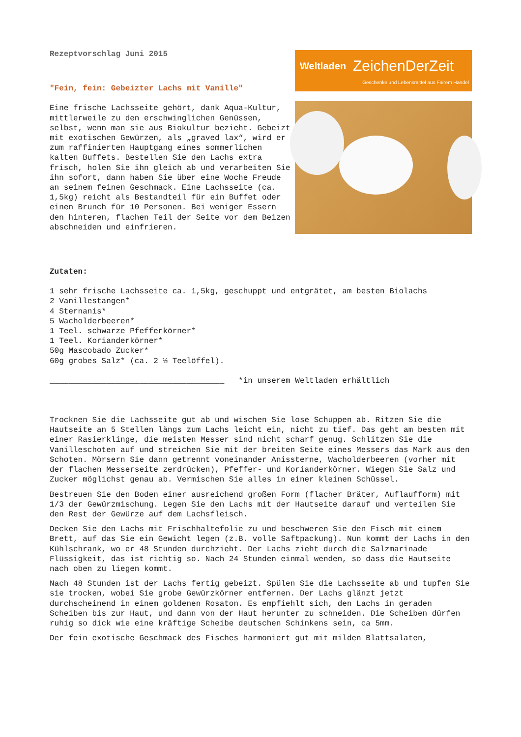Rezeptvorschlag Juni 2015
"Fein, fein: Gebeizter Lachs mit Vanille"
Eine frische Lachsseite gehört, dank Aqua-Kultur, mittlerweile zu den erschwinglichen Genüssen, selbst, wenn man sie aus Biokultur bezieht. Gebeizt mit exotischen Gewürzen, als „graved lax“, wird er zum raffinierten Hauptgang eines sommerlichen kalten Buffets. Bestellen Sie den Lachs extra frisch, holen Sie ihn gleich ab und verarbeiten Sie ihn sofort, dann haben Sie über eine Woche Freude an seinem feinen Geschmack. Eine Lachsseite (ca. 1,5kg) reicht als Bestandteil für ein Buffet oder einen Brunch für 10 Personen. Bei weniger Essern den hinteren, flachen Teil der Seite vor dem Beizen abschneiden und einfrieren.
Weltladen ZeichenDerZeit
Geschenke und Lebensmittel aus Fairem Handel
Zutaten:
1 sehr frische Lachsseite ca. 1,5kg, geschuppt und entgrätet, am besten Biolachs
2 Vanillestangen*
4 Sternanis*
5 Wacholderbeeren*
1 Teel. schwarze Pfefferkörner*
1 Teel. Korianderkörner*
50g Mascobado Zucker*
60g grobes Salz* (ca. 2 ½ Teelöffel).
_____________________________________ *in unserem Weltladen erhältlich
Trocknen Sie die Lachsseite gut ab und wischen Sie lose Schuppen ab. Ritzen Sie die Hautseite an 5 Stellen längs zum Lachs leicht ein, nicht zu tief. Das geht am besten mit einer Rasierklinge, die meisten Messer sind nicht scharf genug. Schlitzen Sie die Vanilleschoten auf und streichen Sie mit der breiten Seite eines Messers das Mark aus den Schoten. Mörsern Sie dann getrennt voneinander Anissterne, Wacholderbeeren (vorher mit der flachen Messerseite zerdrücken), Pfeffer- und Korianderkörner. Wiegen Sie Salz und Zucker möglichst genau ab. Vermischen Sie alles in einer kleinen Schüssel.
Bestreuen Sie den Boden einer ausreichend großen Form (flacher Bräter, Auflaufform) mit 1/3 der Gewürzmischung. Legen Sie den Lachs mit der Hautseite darauf und verteilen Sie den Rest der Gewürze auf dem Lachsfleisch.
Decken Sie den Lachs mit Frischhaltefolie zu und beschweren Sie den Fisch mit einem Brett, auf das Sie ein Gewicht legen (z.B. volle Saftpackung). Nun kommt der Lachs in den Kühlschrank, wo er 48 Stunden durchzieht. Der Lachs zieht durch die Salzmarinade Flüssigkeit, das ist richtig so. Nach 24 Stunden einmal wenden, so dass die Hautseite nach oben zu liegen kommt.
Nach 48 Stunden ist der Lachs fertig gebeizt. Spülen Sie die Lachsseite ab und tupfen Sie sie trocken, wobei Sie grobe Gewürzkörner entfernen. Der Lachs glänzt jetzt durchscheinend in einem goldenen Rosaton. Es empfiehlt sich, den Lachs in geraden Scheiben bis zur Haut, und dann von der Haut herunter zu schneiden. Die Scheiben dürfen ruhig so dick wie eine kräftige Scheibe deutschen Schinkens sein, ca 5mm.
Der fein exotische Geschmack des Fisches harmoniert gut mit milden Blattsalaten,